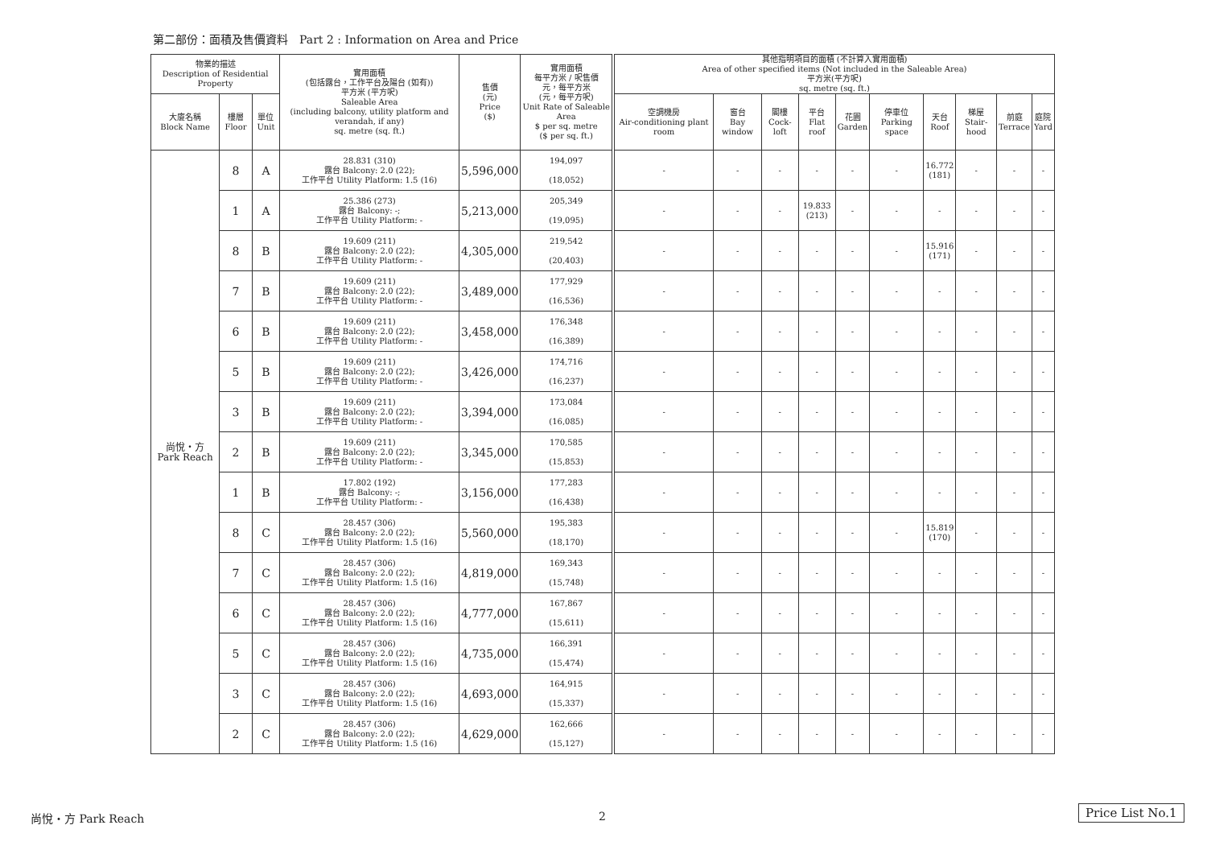第二部份：面積及售價資料　Part 2 : Information on Area and Price
| 物業的描述 Description of Residential Property | | | 實用面積 (包括露台，工作平台及陽台 (如有)) 平方米 (平方呎) Saleable Area (including balcony, utility platform and verandah, if any) sq. metre (sq. ft.) | 售價 (元) Price ($) | 實用面積 每平方米 / 呎售價 元，每平方米 (元，每平方呎) Unit Rate of Saleable Area $ per sq. metre ($ per sq. ft.) | 其他指明項目的面積 (不計算入實用面積) Area of other specified items (Not included in the Saleable Area) 平方米(平方呎) sq. metre (sq. ft.) | | | | | | | | | |
| --- | --- | --- | --- | --- | --- | --- | --- | --- | --- | --- | --- | --- | --- | --- | --- |
| 大廈名稱 Block Name | 樓層 Floor | 單位 Unit | | | | 空調機房 Air-conditioning plant room | 窗台 Bay window | 閣樓 Cock-loft | 平台 Flat roof | 花園 Garden | 停車位 Parking space | 天台 Roof | 梯屋 Stair-hood | 前庭 Terrace | 庭院 Yard |
| 尚悅・方 Park Reach | 8 | A | 28.831 (310) 露台 Balcony: 2.0 (22); 工作平台 Utility Platform: 1.5 (16) | 5,596,000 | 194,097 (18,052) | - | - | - | - | - | - | 16.772 (181) | - | - | - |
| | 1 | A | 25.386 (273) 露台 Balcony: -; 工作平台 Utility Platform: - | 5,213,000 | 205,349 (19,095) | - | - | - | 19.833 (213) | - | - | - | - | - | - |
| | 8 | B | 19.609 (211) 露台 Balcony: 2.0 (22); 工作平台 Utility Platform: - | 4,305,000 | 219,542 (20,403) | - | - | - | - | - | - | 15.916 (171) | - | - | - |
| | 7 | B | 19.609 (211) 露台 Balcony: 2.0 (22); 工作平台 Utility Platform: - | 3,489,000 | 177,929 (16,536) | - | - | - | - | - | - | - | - | - | - |
| | 6 | B | 19.609 (211) 露台 Balcony: 2.0 (22); 工作平台 Utility Platform: - | 3,458,000 | 176,348 (16,389) | - | - | - | - | - | - | - | - | - | - |
| | 5 | B | 19.609 (211) 露台 Balcony: 2.0 (22); 工作平台 Utility Platform: - | 3,426,000 | 174,716 (16,237) | - | - | - | - | - | - | - | - | - | - |
| | 3 | B | 19.609 (211) 露台 Balcony: 2.0 (22); 工作平台 Utility Platform: - | 3,394,000 | 173,084 (16,085) | - | - | - | - | - | - | - | - | - | - |
| | 2 | B | 19.609 (211) 露台 Balcony: 2.0 (22); 工作平台 Utility Platform: - | 3,345,000 | 170,585 (15,853) | - | - | - | - | - | - | - | - | - | - |
| | 1 | B | 17.802 (192) 露台 Balcony: -; 工作平台 Utility Platform: - | 3,156,000 | 177,283 (16,438) | - | - | - | - | - | - | - | - | - | - |
| | 8 | C | 28.457 (306) 露台 Balcony: 2.0 (22); 工作平台 Utility Platform: 1.5 (16) | 5,560,000 | 195,383 (18,170) | - | - | - | - | - | - | 15.819 (170) | - | - | - |
| | 7 | C | 28.457 (306) 露台 Balcony: 2.0 (22); 工作平台 Utility Platform: 1.5 (16) | 4,819,000 | 169,343 (15,748) | - | - | - | - | - | - | - | - | - | - |
| | 6 | C | 28.457 (306) 露台 Balcony: 2.0 (22); 工作平台 Utility Platform: 1.5 (16) | 4,777,000 | 167,867 (15,611) | - | - | - | - | - | - | - | - | - | - |
| | 5 | C | 28.457 (306) 露台 Balcony: 2.0 (22); 工作平台 Utility Platform: 1.5 (16) | 4,735,000 | 166,391 (15,474) | - | - | - | - | - | - | - | - | - | - |
| | 3 | C | 28.457 (306) 露台 Balcony: 2.0 (22); 工作平台 Utility Platform: 1.5 (16) | 4,693,000 | 164,915 (15,337) | - | - | - | - | - | - | - | - | - | - |
| | 2 | C | 28.457 (306) 露台 Balcony: 2.0 (22); 工作平台 Utility Platform: 1.5 (16) | 4,629,000 | 162,666 (15,127) | - | - | - | - | - | - | - | - | - | - |
尚悅・方 Park Reach 2 Price List No.1